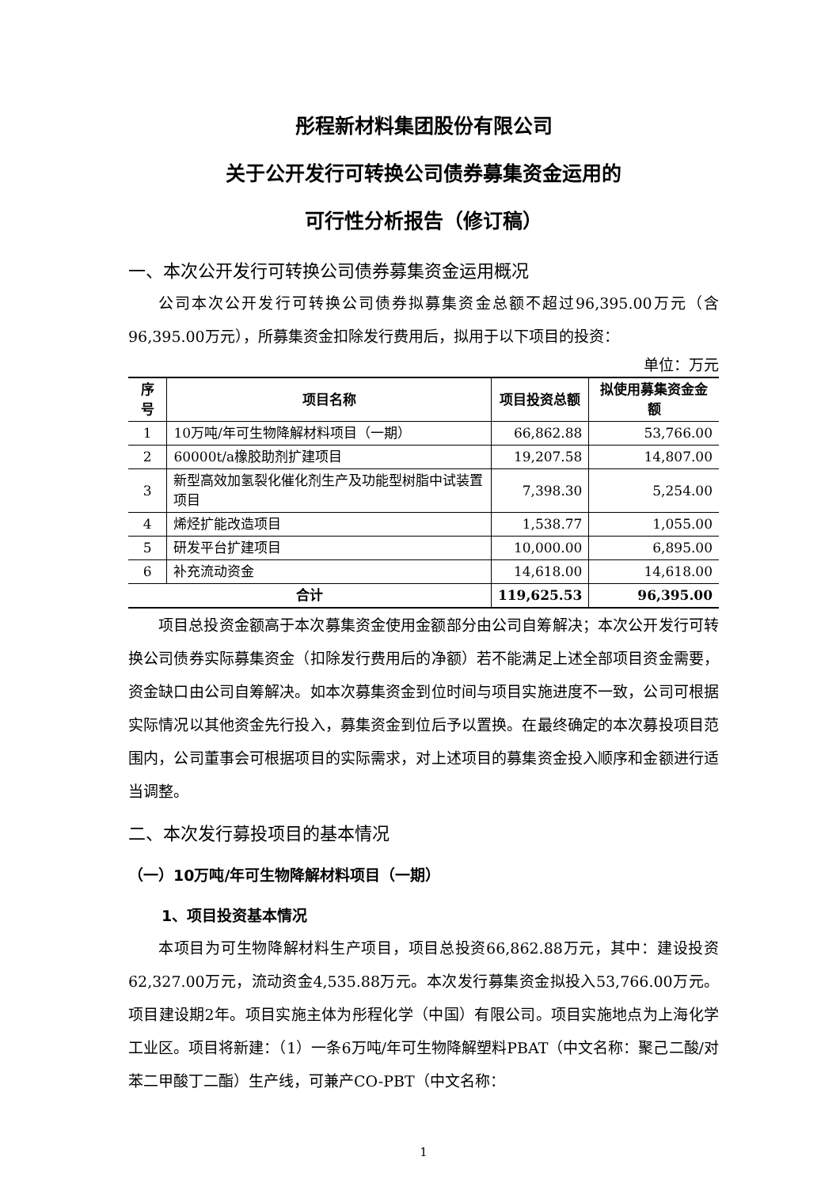彤程新材料集团股份有限公司
关于公开发行可转换公司债券募集资金运用的
可行性分析报告（修订稿）
一、本次公开发行可转换公司债券募集资金运用概况
公司本次公开发行可转换公司债券拟募集资金总额不超过96,395.00万元（含96,395.00万元），所募集资金扣除发行费用后，拟用于以下项目的投资：
单位：万元
| 序号 | 项目名称 | 项目投资总额 | 拟使用募集资金金额 |
| --- | --- | --- | --- |
| 1 | 10万吨/年可生物降解材料项目（一期） | 66,862.88 | 53,766.00 |
| 2 | 60000t/a橡胶助剂扩建项目 | 19,207.58 | 14,807.00 |
| 3 | 新型高效加氢裂化催化剂生产及功能型树脂中试装置项目 | 7,398.30 | 5,254.00 |
| 4 | 烯烃扩能改造项目 | 1,538.77 | 1,055.00 |
| 5 | 研发平台扩建项目 | 10,000.00 | 6,895.00 |
| 6 | 补充流动资金 | 14,618.00 | 14,618.00 |
| 合计 | | 119,625.53 | 96,395.00 |
项目总投资金额高于本次募集资金使用金额部分由公司自筹解决；本次公开发行可转换公司债券实际募集资金（扣除发行费用后的净额）若不能满足上述全部项目资金需要，资金缺口由公司自筹解决。如本次募集资金到位时间与项目实施进度不一致，公司可根据实际情况以其他资金先行投入，募集资金到位后予以置换。在最终确定的本次募投项目范围内，公司董事会可根据项目的实际需求，对上述项目的募集资金投入顺序和金额进行适当调整。
二、本次发行募投项目的基本情况
（一）10万吨/年可生物降解材料项目（一期）
1、项目投资基本情况
本项目为可生物降解材料生产项目，项目总投资66,862.88万元，其中：建设投资62,327.00万元，流动资金4,535.88万元。本次发行募集资金拟投入53,766.00万元。项目建设期2年。项目实施主体为彤程化学（中国）有限公司。项目实施地点为上海化学工业区。项目将新建：（1）一条6万吨/年可生物降解塑料PBAT（中文名称：聚己二酸/对苯二甲酸丁二酯）生产线，可兼产CO-PBT（中文名称：
1